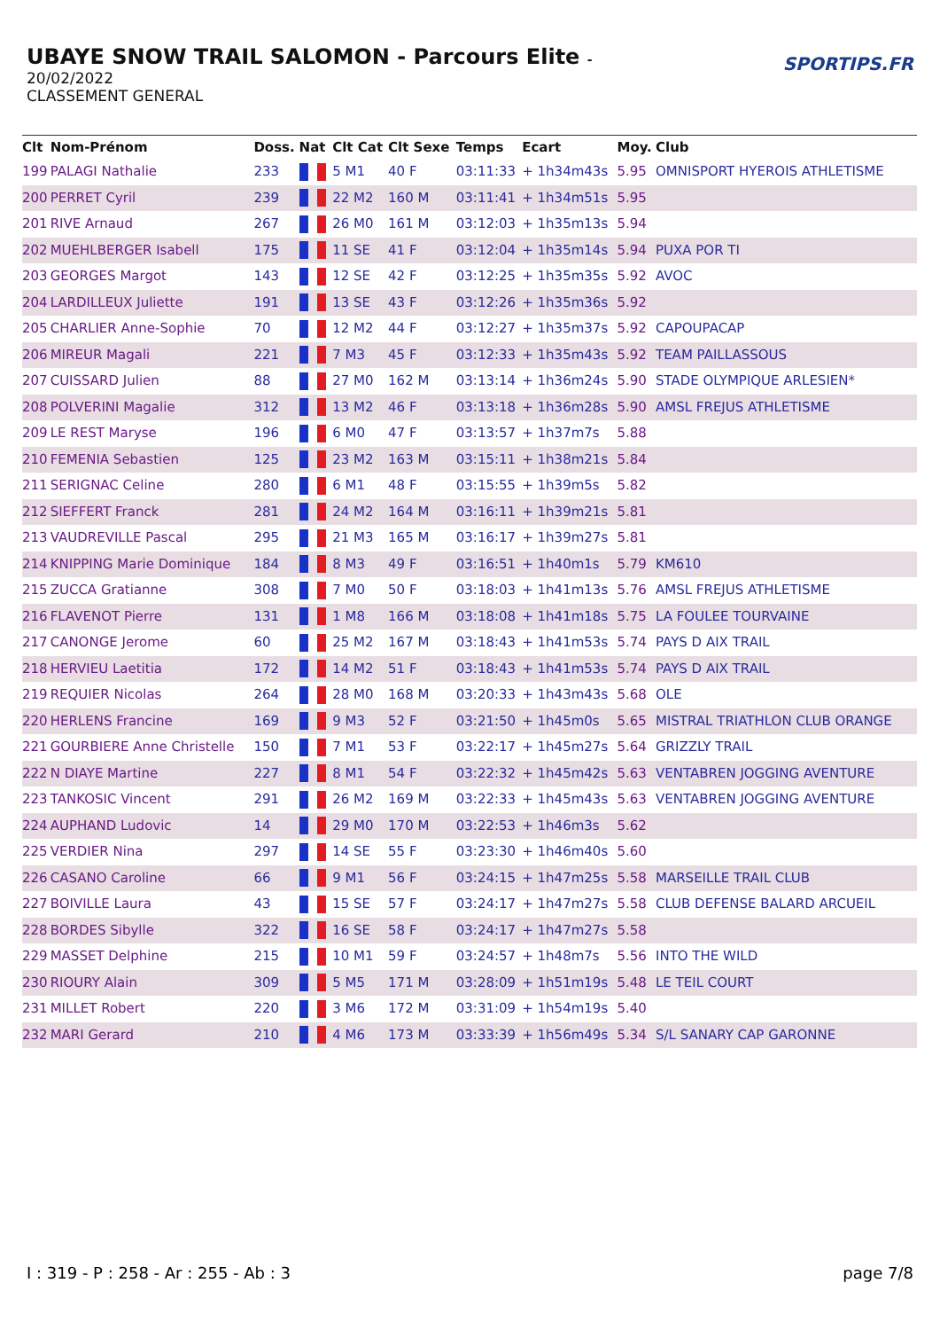UBAYE SNOW TRAIL SALOMON - Parcours Elite -
20/02/2022
CLASSEMENT GENERAL
SPORTIPS.FR
| Clt | Nom-Prénom | Doss. | Nat | Clt Cat | Clt Sexe | Temps | Ecart | Moy. | Club |
| --- | --- | --- | --- | --- | --- | --- | --- | --- | --- |
| 199 | PALAGI Nathalie | 233 | | 5 M1 | 40 F | 03:11:33 | + 1h34m43s | 5.95 | OMNISPORT HYEROIS ATHLETISME |
| 200 | PERRET Cyril | 239 | | 22 M2 | 160 M | 03:11:41 | + 1h34m51s | 5.95 | |
| 201 | RIVE Arnaud | 267 | | 26 M0 | 161 M | 03:12:03 | + 1h35m13s | 5.94 | |
| 202 | MUEHLBERGER Isabell | 175 | | 11 SE | 41 F | 03:12:04 | + 1h35m14s | 5.94 | PUXA POR TI |
| 203 | GEORGES Margot | 143 | | 12 SE | 42 F | 03:12:25 | + 1h35m35s | 5.92 | AVOC |
| 204 | LARDILLEUX Juliette | 191 | | 13 SE | 43 F | 03:12:26 | + 1h35m36s | 5.92 | |
| 205 | CHARLIER Anne-Sophie | 70 | | 12 M2 | 44 F | 03:12:27 | + 1h35m37s | 5.92 | CAPOUPACAP |
| 206 | MIREUR Magali | 221 | | 7 M3 | 45 F | 03:12:33 | + 1h35m43s | 5.92 | TEAM PAILLASSOUS |
| 207 | CUISSARD Julien | 88 | | 27 M0 | 162 M | 03:13:14 | + 1h36m24s | 5.90 | STADE OLYMPIQUE ARLESIEN* |
| 208 | POLVERINI Magalie | 312 | | 13 M2 | 46 F | 03:13:18 | + 1h36m28s | 5.90 | AMSL FREJUS ATHLETISME |
| 209 | LE REST Maryse | 196 | | 6 M0 | 47 F | 03:13:57 | + 1h37m7s | 5.88 | |
| 210 | FEMENIA Sebastien | 125 | | 23 M2 | 163 M | 03:15:11 | + 1h38m21s | 5.84 | |
| 211 | SERIGNAC Celine | 280 | | 6 M1 | 48 F | 03:15:55 | + 1h39m5s | 5.82 | |
| 212 | SIEFFERT Franck | 281 | | 24 M2 | 164 M | 03:16:11 | + 1h39m21s | 5.81 | |
| 213 | VAUDREVILLE Pascal | 295 | | 21 M3 | 165 M | 03:16:17 | + 1h39m27s | 5.81 | |
| 214 | KNIPPING Marie Dominique | 184 | | 8 M3 | 49 F | 03:16:51 | + 1h40m1s | 5.79 | KM610 |
| 215 | ZUCCA Gratianne | 308 | | 7 M0 | 50 F | 03:18:03 | + 1h41m13s | 5.76 | AMSL FREJUS ATHLETISME |
| 216 | FLAVENOT Pierre | 131 | | 1 M8 | 166 M | 03:18:08 | + 1h41m18s | 5.75 | LA FOULEE TOURVAINE |
| 217 | CANONGE Jerome | 60 | | 25 M2 | 167 M | 03:18:43 | + 1h41m53s | 5.74 | PAYS D AIX TRAIL |
| 218 | HERVIEU Laetitia | 172 | | 14 M2 | 51 F | 03:18:43 | + 1h41m53s | 5.74 | PAYS D AIX TRAIL |
| 219 | REQUIER Nicolas | 264 | | 28 M0 | 168 M | 03:20:33 | + 1h43m43s | 5.68 | OLE |
| 220 | HERLENS Francine | 169 | | 9 M3 | 52 F | 03:21:50 | + 1h45m0s | 5.65 | MISTRAL TRIATHLON CLUB ORANGE |
| 221 | GOURBIERE Anne Christelle | 150 | | 7 M1 | 53 F | 03:22:17 | + 1h45m27s | 5.64 | GRIZZLY TRAIL |
| 222 | N DIAYE Martine | 227 | | 8 M1 | 54 F | 03:22:32 | + 1h45m42s | 5.63 | VENTABREN JOGGING AVENTURE |
| 223 | TANKOSIC Vincent | 291 | | 26 M2 | 169 M | 03:22:33 | + 1h45m43s | 5.63 | VENTABREN JOGGING AVENTURE |
| 224 | AUPHAND Ludovic | 14 | | 29 M0 | 170 M | 03:22:53 | + 1h46m3s | 5.62 | |
| 225 | VERDIER Nina | 297 | | 14 SE | 55 F | 03:23:30 | + 1h46m40s | 5.60 | |
| 226 | CASANO Caroline | 66 | | 9 M1 | 56 F | 03:24:15 | + 1h47m25s | 5.58 | MARSEILLE TRAIL CLUB |
| 227 | BOIVILLE Laura | 43 | | 15 SE | 57 F | 03:24:17 | + 1h47m27s | 5.58 | CLUB DEFENSE BALARD ARCUEIL |
| 228 | BORDES Sibylle | 322 | | 16 SE | 58 F | 03:24:17 | + 1h47m27s | 5.58 | |
| 229 | MASSET Delphine | 215 | | 10 M1 | 59 F | 03:24:57 | + 1h48m7s | 5.56 | INTO THE WILD |
| 230 | RIOURY Alain | 309 | | 5 M5 | 171 M | 03:28:09 | + 1h51m19s | 5.48 | LE TEIL COURT |
| 231 | MILLET Robert | 220 | | 3 M6 | 172 M | 03:31:09 | + 1h54m19s | 5.40 | |
| 232 | MARI Gerard | 210 | | 4 M6 | 173 M | 03:33:39 | + 1h56m49s | 5.34 | S/L SANARY CAP GARONNE |
I : 319 - P : 258 - Ar : 255 - Ab : 3 page 7/8